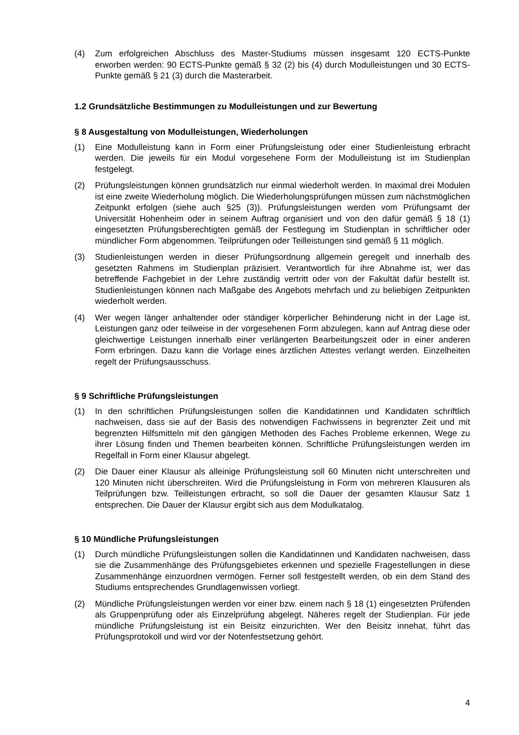(4) Zum erfolgreichen Abschluss des Master-Studiums müssen insgesamt 120 ECTS-Punkte erworben werden: 90 ECTS-Punkte gemäß § 32 (2) bis (4) durch Modulleistungen und 30 ECTS-Punkte gemäß § 21 (3) durch die Masterarbeit.
1.2 Grundsätzliche Bestimmungen zu Modulleistungen und zur Bewertung
§ 8 Ausgestaltung von Modulleistungen, Wiederholungen
(1) Eine Modulleistung kann in Form einer Prüfungsleistung oder einer Studienleistung erbracht werden. Die jeweils für ein Modul vorgesehene Form der Modulleistung ist im Studienplan festgelegt.
(2) Prüfungsleistungen können grundsätzlich nur einmal wiederholt werden. In maximal drei Modulen ist eine zweite Wiederholung möglich. Die Wiederholungsprüfungen müssen zum nächstmöglichen Zeitpunkt erfolgen (siehe auch §25 (3)). Prüfungsleistungen werden vom Prüfungsamt der Universität Hohenheim oder in seinem Auftrag organisiert und von den dafür gemäß § 18 (1) eingesetzten Prüfungsberechtigten gemäß der Festlegung im Studienplan in schriftlicher oder mündlicher Form abgenommen. Teilprüfungen oder Teilleistungen sind gemäß § 11 möglich.
(3) Studienleistungen werden in dieser Prüfungsordnung allgemein geregelt und innerhalb des gesetzten Rahmens im Studienplan präzisiert. Verantwortlich für ihre Abnahme ist, wer das betreffende Fachgebiet in der Lehre zuständig vertritt oder von der Fakultät dafür bestellt ist. Studienleistungen können nach Maßgabe des Angebots mehrfach und zu beliebigen Zeitpunkten wiederholt werden.
(4) Wer wegen länger anhaltender oder ständiger körperlicher Behinderung nicht in der Lage ist, Leistungen ganz oder teilweise in der vorgesehenen Form abzulegen, kann auf Antrag diese oder gleichwertige Leistungen innerhalb einer verlängerten Bearbeitungszeit oder in einer anderen Form erbringen. Dazu kann die Vorlage eines ärztlichen Attestes verlangt werden. Einzelheiten regelt der Prüfungsausschuss.
§ 9 Schriftliche Prüfungsleistungen
(1) In den schriftlichen Prüfungsleistungen sollen die Kandidatinnen und Kandidaten schriftlich nachweisen, dass sie auf der Basis des notwendigen Fachwissens in begrenzter Zeit und mit begrenzten Hilfsmitteln mit den gängigen Methoden des Faches Probleme erkennen, Wege zu ihrer Lösung finden und Themen bearbeiten können. Schriftliche Prüfungsleistungen werden im Regelfall in Form einer Klausur abgelegt.
(2) Die Dauer einer Klausur als alleinige Prüfungsleistung soll 60 Minuten nicht unterschreiten und 120 Minuten nicht überschreiten. Wird die Prüfungsleistung in Form von mehreren Klausuren als Teilprüfungen bzw. Teilleistungen erbracht, so soll die Dauer der gesamten Klausur Satz 1 entsprechen. Die Dauer der Klausur ergibt sich aus dem Modulkatalog.
§ 10 Mündliche Prüfungsleistungen
(1) Durch mündliche Prüfungsleistungen sollen die Kandidatinnen und Kandidaten nachweisen, dass sie die Zusammenhänge des Prüfungsgebietes erkennen und spezielle Fragestellungen in diese Zusammenhänge einzuordnen vermögen. Ferner soll festgestellt werden, ob ein dem Stand des Studiums entsprechendes Grundlagenwissen vorliegt.
(2) Mündliche Prüfungsleistungen werden vor einer bzw. einem nach § 18 (1) eingesetzten Prüfenden als Gruppenprüfung oder als Einzelprüfung abgelegt. Näheres regelt der Studienplan. Für jede mündliche Prüfungsleistung ist ein Beisitz einzurichten. Wer den Beisitz innehat, führt das Prüfungsprotokoll und wird vor der Notenfestsetzung gehört.
4